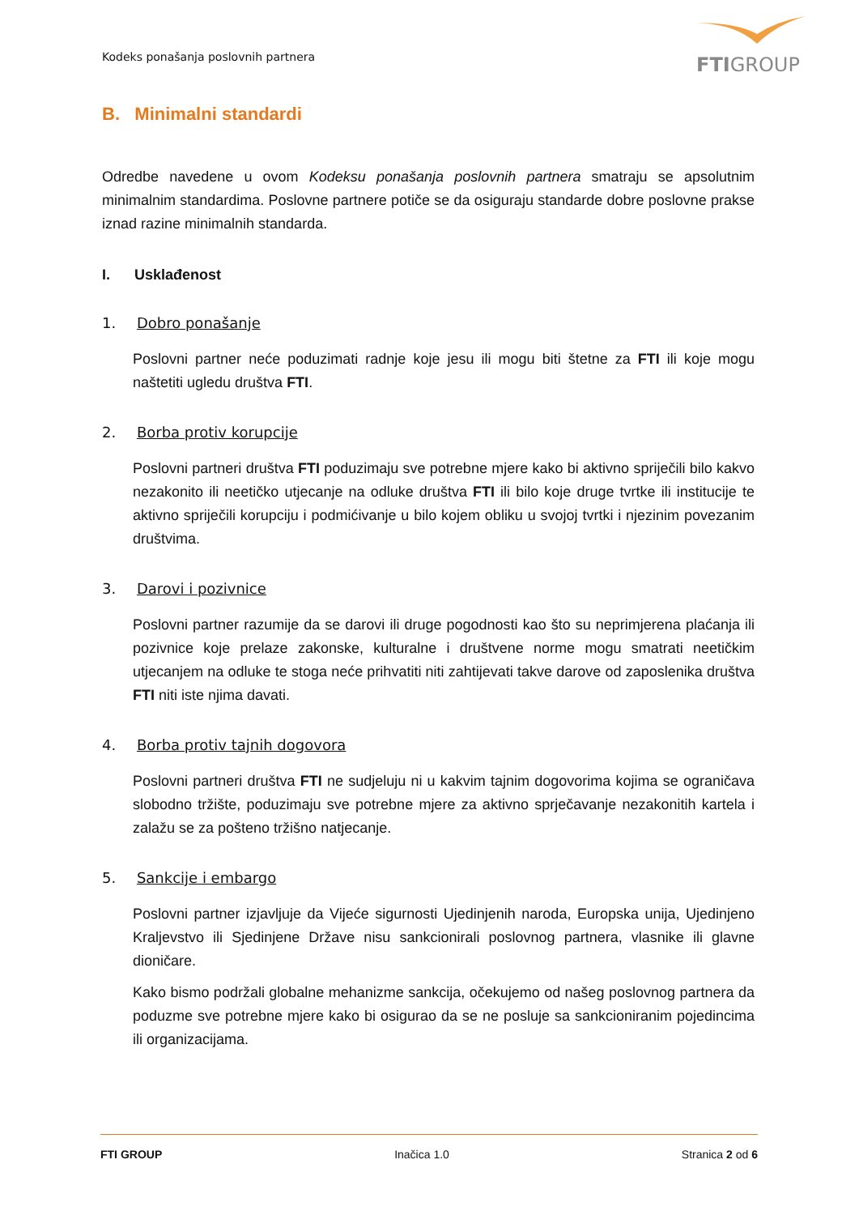Kodeks ponašanja poslovnih partnera
FTIGROUP
B. Minimalni standardi
Odredbe navedene u ovom Kodeksu ponašanja poslovnih partnera smatraju se apsolutnim minimalnim standardima. Poslovne partnere potiče se da osiguraju standarde dobre poslovne prakse iznad razine minimalnih standarda.
I. Usklađenost
1. Dobro ponašanje
Poslovni partner neće poduzimati radnje koje jesu ili mogu biti štetne za FTI ili koje mogu naštetiti ugledu društva FTI.
2. Borba protiv korupcije
Poslovni partneri društva FTI poduzimaju sve potrebne mjere kako bi aktivno spriječili bilo kakvo nezakonito ili neetičko utjecanje na odluke društva FTI ili bilo koje druge tvrtke ili institucije te aktivno spriječili korupciju i podmićivanje u bilo kojem obliku u svojoj tvrtki i njezinim povezanim društvima.
3. Darovi i pozivnice
Poslovni partner razumije da se darovi ili druge pogodnosti kao što su neprimjerena plaćanja ili pozivnice koje prelaze zakonske, kulturalne i društvene norme mogu smatrati neetičkim utjecanjem na odluke te stoga neće prihvatiti niti zahtijevati takve darove od zaposlenika društva FTI niti iste njima davati.
4. Borba protiv tajnih dogovora
Poslovni partneri društva FTI ne sudjeluju ni u kakvim tajnim dogovorima kojima se ograničava slobodno tržište, poduzimaju sve potrebne mjere za aktivno sprječavanje nezakonitih kartela i zalažu se za pošteno tržišno natjecanje.
5. Sankcije i embargo
Poslovni partner izjavljuje da Vijeće sigurnosti Ujedinjenih naroda, Europska unija, Ujedinjeno Kraljevstvo ili Sjedinjene Države nisu sankcionirali poslovnog partnera, vlasnike ili glavne dioničare.
Kako bismo podržali globalne mehanizme sankcija, očekujemo od našeg poslovnog partnera da poduzme sve potrebne mjere kako bi osigurao da se ne posluje sa sankcioniranim pojedincima ili organizacijama.
FTI GROUP Inačica 1.0 Stranica 2 od 6